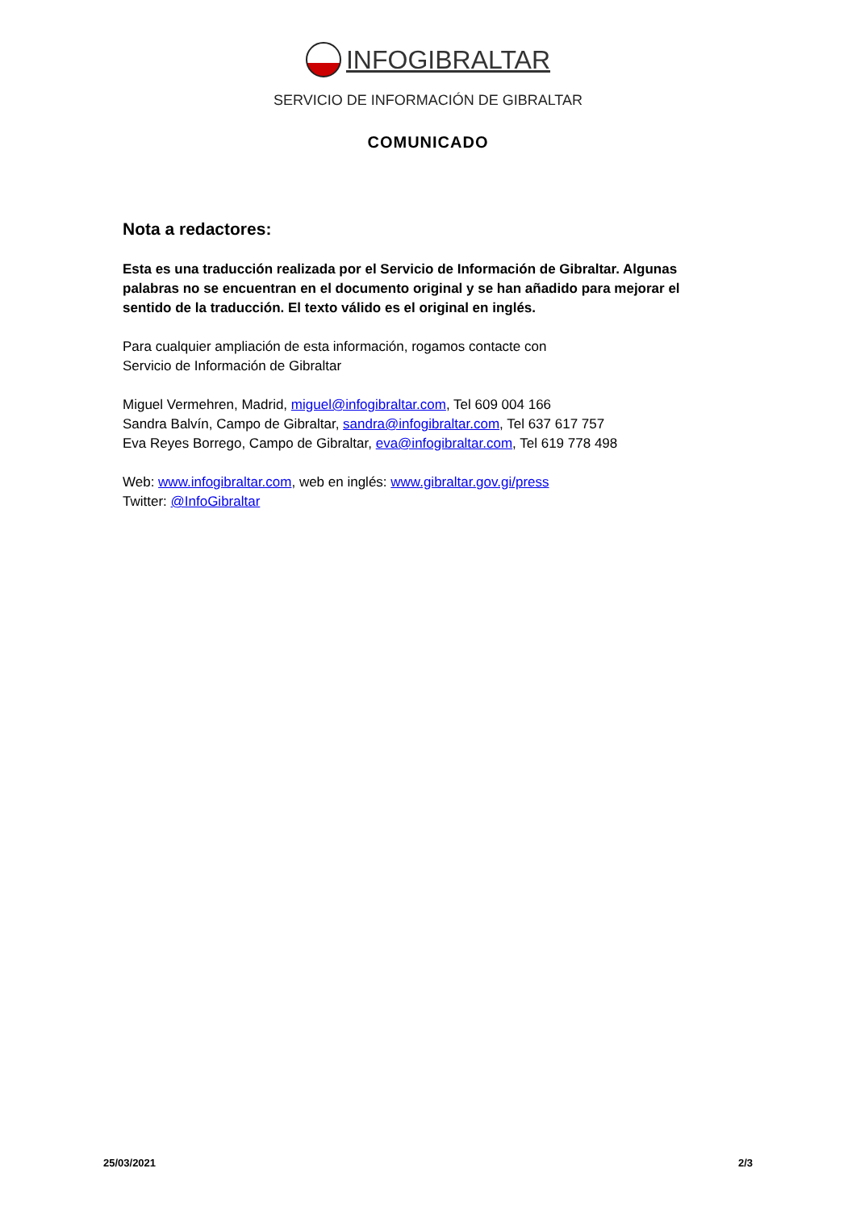INFOGIBRALTAR
SERVICIO DE INFORMACIÓN DE GIBRALTAR
COMUNICADO
Nota a redactores:
Esta es una traducción realizada por el Servicio de Información de Gibraltar. Algunas palabras no se encuentran en el documento original y se han añadido para mejorar el sentido de la traducción. El texto válido es el original en inglés.
Para cualquier ampliación de esta información, rogamos contacte con
Servicio de Información de Gibraltar
Miguel Vermehren, Madrid, miguel@infogibraltar.com, Tel 609 004 166
Sandra Balvín, Campo de Gibraltar, sandra@infogibraltar.com, Tel 637 617 757
Eva Reyes Borrego, Campo de Gibraltar, eva@infogibraltar.com, Tel 619 778 498
Web: www.infogibraltar.com, web en inglés: www.gibraltar.gov.gi/press
Twitter: @InfoGibraltar
25/03/2021 2/3